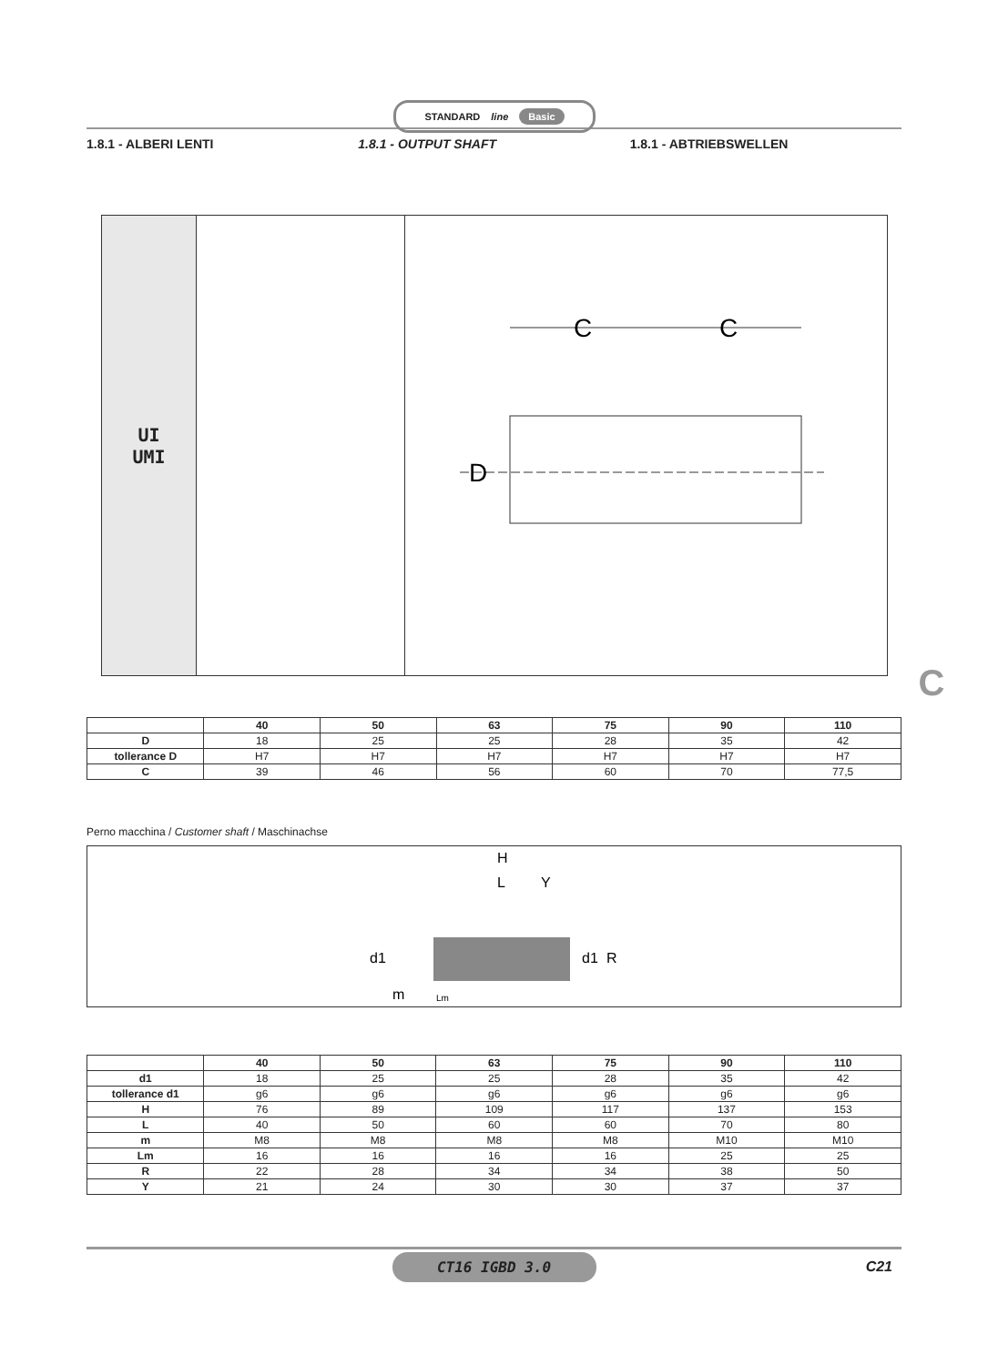STANDARD line Basic
1.8.1 - ALBERI LENTI 1.8.1 - OUTPUT SHAFT 1.8.1 - ABTRIEBSWELLEN
UI
UMI
C
C
D
C
| | 40 | 50 | 63 | 75 | 90 | 110 |
| --- | --- | --- | --- | --- | --- | --- |
| D | 18 | 25 | 25 | 28 | 35 | 42 |
| tollerance D | H7 | H7 | H7 | H7 | H7 | H7 |
| C | 39 | 46 | 56 | 60 | 70 | 77,5 |
Perno macchina / Customer shaft / Maschinachse
H
L
Y
d1
d1
R
m
Lm
| | 40 | 50 | 63 | 75 | 90 | 110 |
| --- | --- | --- | --- | --- | --- | --- |
| d1 | 18 | 25 | 25 | 28 | 35 | 42 |
| tollerance d1 | g6 | g6 | g6 | g6 | g6 | g6 |
| H | 76 | 89 | 109 | 117 | 137 | 153 |
| L | 40 | 50 | 60 | 60 | 70 | 80 |
| m | M8 | M8 | M8 | M8 | M10 | M10 |
| Lm | 16 | 16 | 16 | 16 | 25 | 25 |
| R | 22 | 28 | 34 | 34 | 38 | 50 |
| Y | 21 | 24 | 30 | 30 | 37 | 37 |
CT16 IGBD 3.0
C21